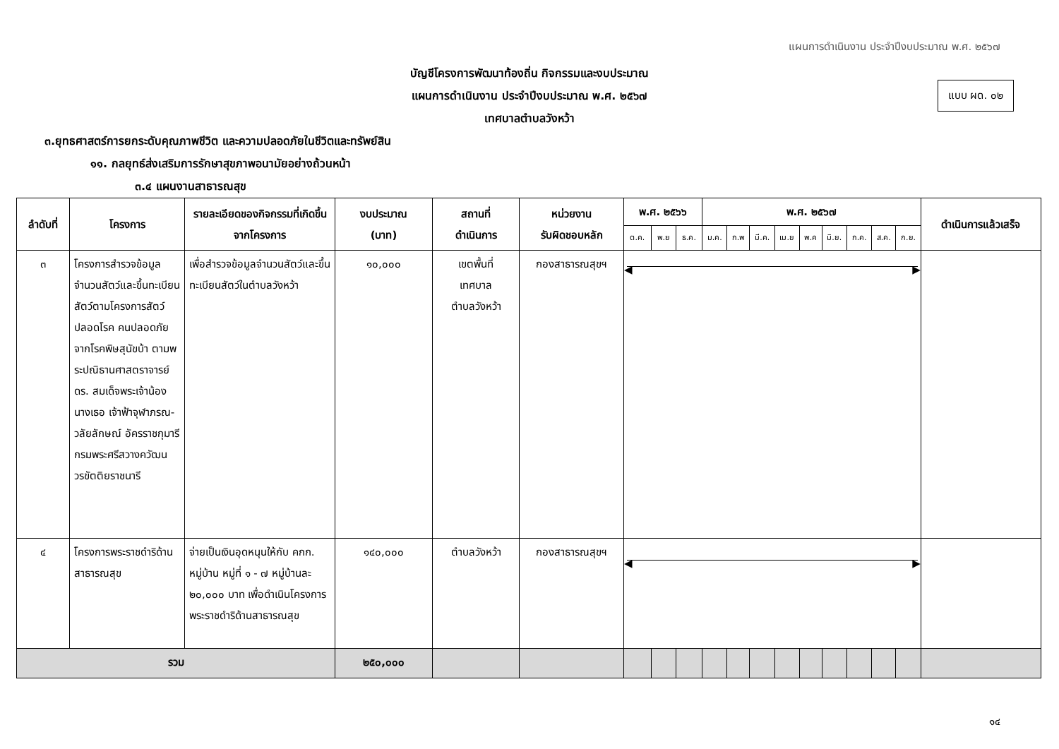แผนการดำเนินงาน ประจำปีงบประมาณ พ.ศ. ๒๕๖๗
บัญชีโครงการพัฒนาท้องถิ่น กิจกรรมและงบประมาณ
แผนการดำเนินงาน ประจำปีงบประมาณ พ.ศ. ๒๕๖๗
เทศบาลตำบลวังหว้า
แบบ ผด. ๐๒
๓.ยุทธศาสตร์การยกระดับคุณภาพชีวิต และความปลอดภัยในชีวิตและทรัพย์สิน
๑๑. กลยุทธ์ส่งเสริมการรักษาสุขภาพอนามัยอย่างถ้วนหน้า
๓.๔ แผนงานสาธารณสุข
| ลำดับที่ | โครงการ | รายละเอียดของกิจกรรมที่เกิดขึ้นจากโครงการ | งบประมาณ (บาท) | สถานที่ ดำเนินการ | หน่วยงาน รับผิดชอบหลัก | พ.ศ. ๒๕๖๖ | | | พ.ศ. ๒๕๖๗ | | | | | | | | | ดำเนินการแล้วเสร็จ |
| --- | --- | --- | --- | --- | --- | --- | --- | --- | --- | --- | --- | --- | --- | --- | --- | --- | --- | --- |
| | | | | | | ต.ค. | พ.ย | ธ.ค. | ม.ค. | ก.พ | มี.ค. | เม.ย | พ.ค | มิ.ย. | ก.ค. | ส.ค. | ก.ย. | |
| ๓ | โครงการสำรวจข้อมูลจำนวนสัตว์และขึ้นทะเบียนสัตว์ตามโครงการสัตว์ปลอดโรค คนปลอดภัย จากโรคพิษสุนัขบ้า ตามพระปณิธานศาสตราจารย์ ดร. สมเด็จพระเจ้าน้องนางเธอ เจ้าฟ้าจุฬาภรณ- วลัยลักษณ์ อัครราชกุมารี กรมพระศรีสวางควัฒน วรขัตติยราชนารี | เพื่อสำรวจข้อมูลจำนวนสัตว์และขึ้นทะเบียนสัตว์ในตำบลวังหว้า | ๑๐,๐๐๐ | เขตพื้นที่ เทศบาล ตำบลวังหว้า | กองสาธารณสุขฯ | ◀ ▶ | | | | | | | | | | | | |
| ๔ | โครงการพระราชดำริด้านสาธารณสุข | จ่ายเป็นเงินอุดหนุนให้กับ คกก. หมู่บ้าน หมู่ที่ ๑ - ๗ หมู่บ้านละ ๒๐,๐๐๐ บาท เพื่อดำเนินโครงการพระราชดำริด้านสาธารณสุข | ๑๔๐,๐๐๐ | ตำบลวังหว้า | กองสาธารณสุขฯ | ◀ ▶ | | | | | | | | | | | | |
| รวม | | | ๒๕๐,๐๐๐ | | | | | | | | | | | | | | | |
๑๔